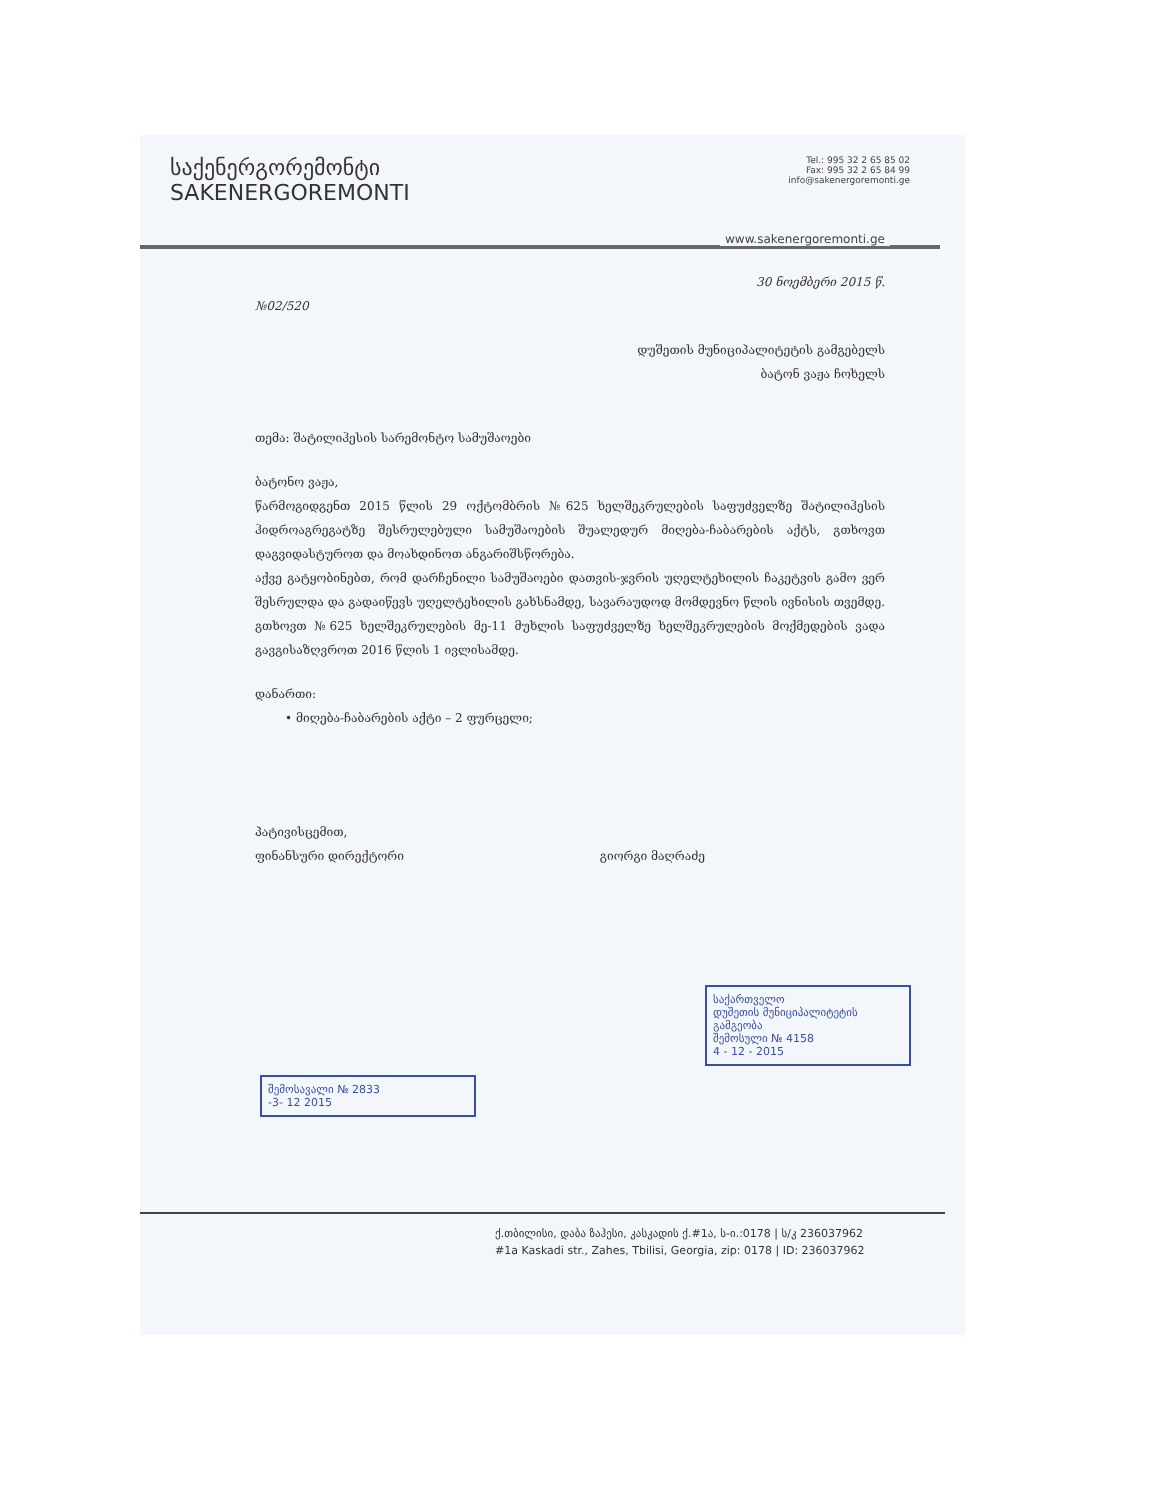საქენერგორემონტი
SAKENERGOREMONTI
Tel.: 995 32 2 65 85 02
Fax: 995 32 2 65 84 99
info@sakenergoremonti.ge
www.sakenergoremonti.ge
30 ნოემბერი 2015 წ.
№02/520
დუშეთის მუნიციპალიტეტის გამგებელს
ბატონ ვაჟა ჩოხელს
თემა: შატილიჰესის სარემონტო სამუშაოები
ბატონო ვაჟა,
წარმოგიდგენთ 2015 წლის 29 ოქტომბრის №625 ხელშეკრულების საფუძველზე შატილიჰესის ჰიდროაგრეგატზე შესრულებული სამუშაოების შუალედურ მიღება-ჩაბარების აქტს, გთხოვთ დაგვიდასტუროთ და მოახდინოთ ანგარიშსწორება.
აქვე გატყობინებთ, რომ დარჩენილი სამუშაოები დათვის-ჯვრის უღელტეხილის ჩაკეტვის გამო ვერ შესრულდა და გადაიწევს უღელტეხილის გახსნამდე, სავარაუდოდ მომდევნო წლის ივნისის თვემდე. გთხოვთ №625 ხელშეკრულების მე-11 მუხლის საფუძველზე ხელშეკრულების მოქმედების ვადა გავგისაზღვროთ 2016 წლის 1 ივლისამდე.
დანართი:
• მიღება-ჩაბარების აქტი – 2 ფურცელი;
პატივისცემით,
ფინანსური დირექტორი გიორგი მაღრაძე
საქართველო
დუშეთის მუნიციპალიტეტის გამგეობა
შემოსული № 4158
4 - 12 - 2015
შემოსავალი № 2833
-3- 12 2015
ქ.თბილისი, დაბა ზაჰესი, კასკადის ქ.#1ა, ს-ი.:0178 | ს/კ 236037962
#1a Kaskadi str., Zahes, Tbilisi, Georgia, zip: 0178 | ID: 236037962